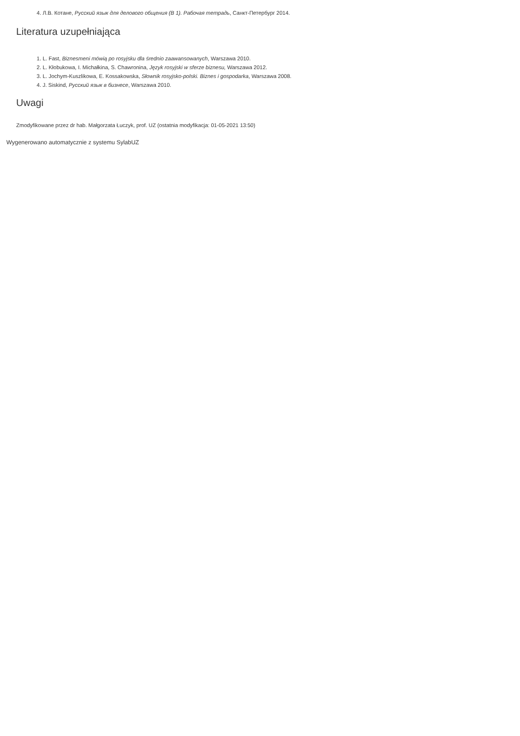4. Л.В. Котане, Русский язык для делового общения (B 1). Рабочая тетрадь, Санкт-Петербург 2014.
Literatura uzupełniająca
1. L. Fast, Biznesmeni mówią po rosyjsku dla średnio zaawansowanych, Warszawa 2010.
2. L. Kłobukowa, I. Michałkina, S. Chawronina, Język rosyjski w sferze biznesu, Warszawa 2012.
3. L. Jochym-Kuszlikowa, E. Kossakowska, Słownik rosyjsko-polski. Biznes i gospodarka, Warszawa 2008.
4. J. Siskind, Русский язык в бизнесе, Warszawa 2010.
Uwagi
Zmodyfikowane przez dr hab. Małgorzata Łuczyk, prof. UZ (ostatnia modyfikacja: 01-05-2021 13:50)
Wygenerowano automatycznie z systemu SylabUZ